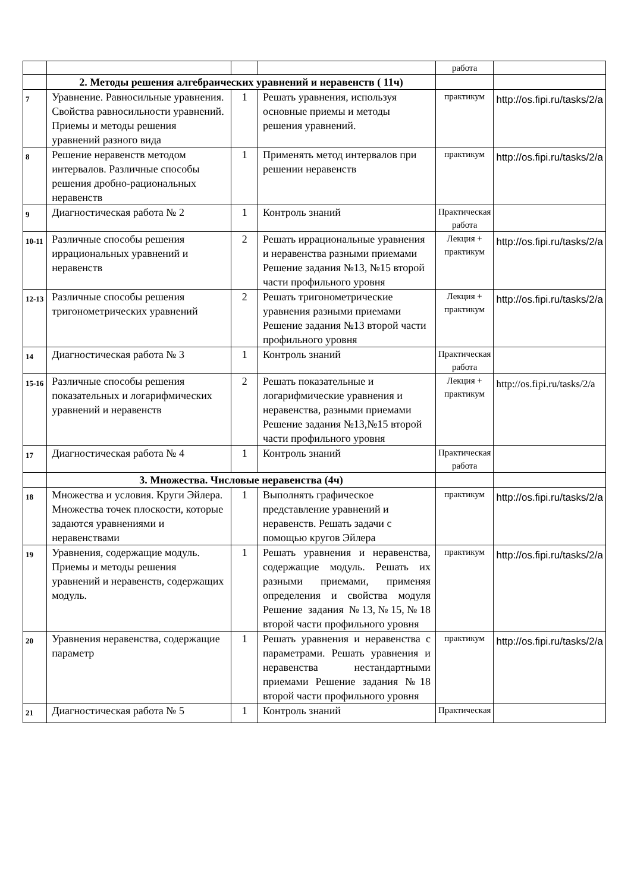| | | | | работа | |
| | 2. Методы решения алгебраических уравнений и неравенств ( 11ч) | | | | |
| 7 | Уравнение. Равносильные уравнения. Свойства равносильности уравнений. Приемы и методы решения уравнений разного вида | 1 | Решать уравнения, используя основные приемы и методы решения уравнений. | практикум | http://os.fipi.ru/tasks/2/a |
| 8 | Решение неравенств методом интервалов. Различные способы решения дробно-рациональных неравенств | 1 | Применять метод интервалов при решении неравенств | практикум | http://os.fipi.ru/tasks/2/a |
| 9 | Диагностическая работа № 2 | 1 | Контроль знаний | Практическая работа | |
| 10-11 | Различные способы решения иррациональных уравнений и неравенств | 2 | Решать иррациональные уравнения и неравенства разными приемами Решение задания №13, №15 второй части профильного уровня | Лекция + практикум | http://os.fipi.ru/tasks/2/a |
| 12-13 | Различные способы решения тригонометрических уравнений | 2 | Решать тригонометрические уравнения разными приемами Решение задания №13 второй части профильного уровня | Лекция + практикум | http://os.fipi.ru/tasks/2/a |
| 14 | Диагностическая работа № 3 | 1 | Контроль знаний | Практическая работа | |
| 15-16 | Различные способы решения показательных и логарифмических уравнений и неравенств | 2 | Решать показательные и логарифмические уравнения и неравенства, разными приемами Решение задания №13,№15 второй части профильного уровня | Лекция + практикум | http://os.fipi.ru/tasks/2/a |
| 17 | Диагностическая работа № 4 | 1 | Контроль знаний | Практическая работа | |
| | 3. Множества. Числовые неравенства (4ч) | | | | |
| 18 | Множества и условия. Круги Эйлера. Множества точек плоскости, которые задаются уравнениями и неравенствами | 1 | Выполнять графическое представление уравнений и неравенств. Решать задачи с помощью кругов Эйлера | практикум | http://os.fipi.ru/tasks/2/a |
| 19 | Уравнения, содержащие модуль. Приемы и методы решения уравнений и неравенств, содержащих модуль. | 1 | Решать уравнения и неравенства, содержащие модуль. Решать их разными приемами, применяя определения и свойства модуля Решение задания №13,№15,№18 второй части профильного уровня | практикум | http://os.fipi.ru/tasks/2/a |
| 20 | Уравнения неравенства, содержащие параметр | 1 | Решать уравнения и неравенства с параметрами. Решать уравнения и неравенства нестандартными приемами Решение задания №18 второй части профильного уровня | практикум | http://os.fipi.ru/tasks/2/a |
| 21 | Диагностическая работа № 5 | 1 | Контроль знаний | Практическая | |